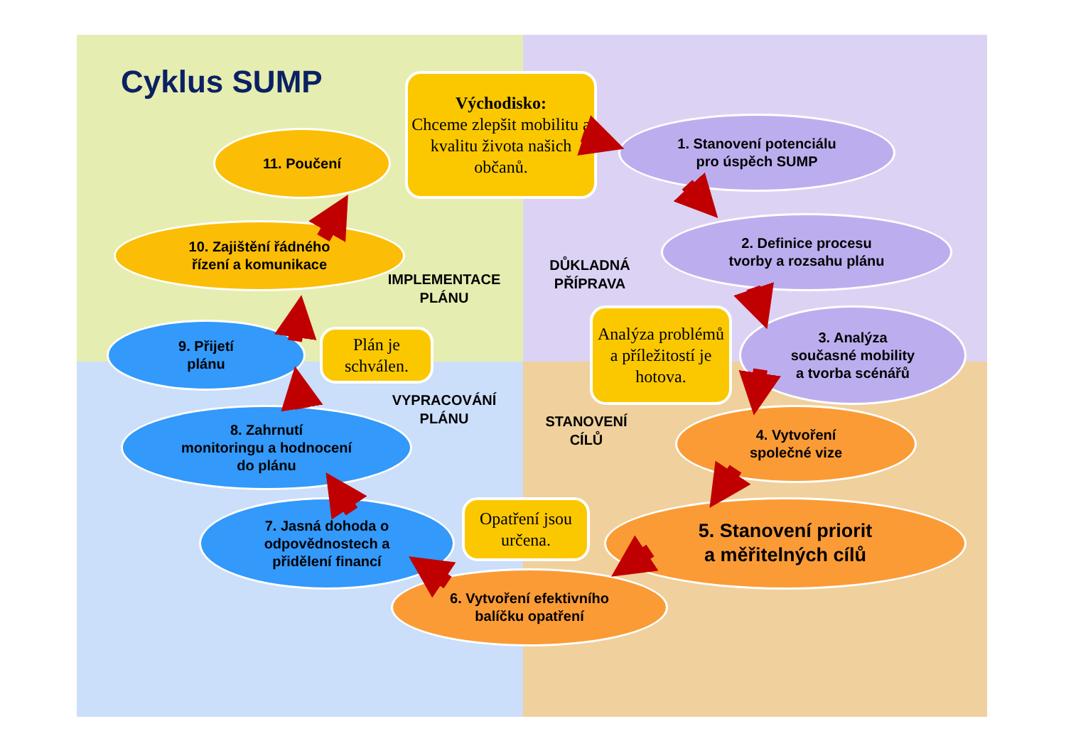Cyklus SUMP
Východisko:
Chceme zlepšit mobilitu a kvalitu života našich občanů.
1. Stanovení potenciálu
pro úspěch SUMP
2. Definice procesu
tvorby a rozsahu plánu
DŮKLADNÁ
PŘÍPRAVA
Analýza problémů a příležitostí je hotova.
3. Analýza
současné mobility
a tvorba scénářů
4. Vytvoření
společné vize
STANOVENÍ
CÍLŮ
5. Stanovení priorit
a měřitelných cílů
Opatření jsou určena.
6. Vytvoření efektivního
balíčku opatření
7. Jasná dohoda o
odpovědnostech a
přidělení financí
VYPRACOVÁNÍ
PLÁNU
8. Zahrnutí
monitoringu a hodnocení
do plánu
9. Přijetí
plánu
Plán je schválen.
IMPLEMENTACE
PLÁNU
10. Zajištění řádného
řízení a komunikace
11. Poučení